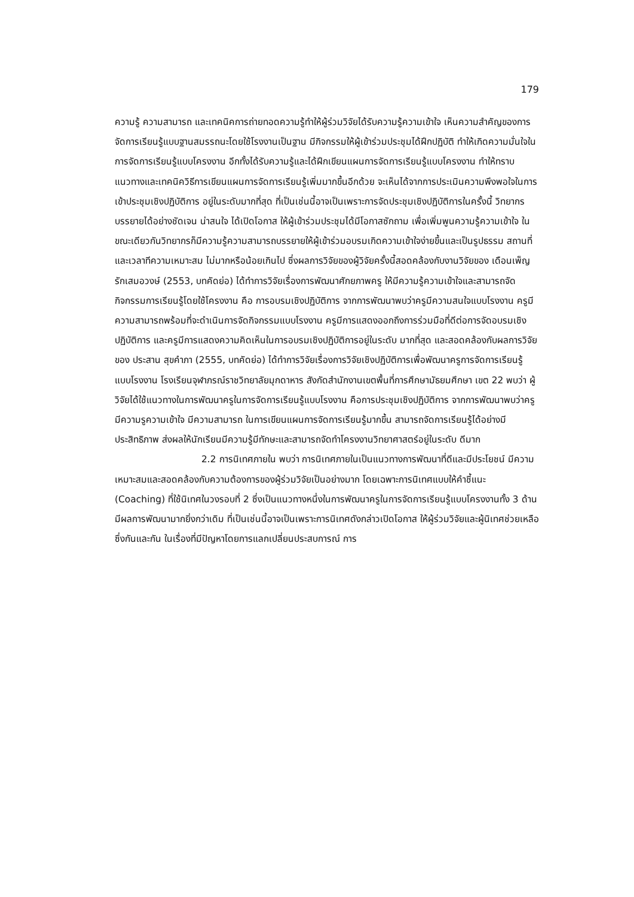179
ความรู้ ความสามารถ และเทคนิคการถ่ายทอดความรู้ทำให้ผู้ร่วมวิจัยได้รับความรู้ความเข้าใจ เห็นความสำคัญของการจัดการเรียนรู้แบบฐานสมรรถนะโดยใช้โรงงานเป็นฐาน มีกิจกรรมให้ผู้เข้าร่วมประชุมได้ฝึกปฏิบัติ ทำให้เกิดความมั่นใจในการจัดการเรียนรู้แบบโครงงาน อีกทั้งได้รับความรู้และได้ฝึกเขียนแผนการจัดการเรียนรู้แบบโครงงาน ทำให้ทราบแนวทางและเทคนิควิธีการเขียนแผนการจัดการเรียนรู้เพิ่มมากขึ้นอีกด้วย จะเห็นได้จากการประเมินความพึงพอใจในการเข้าประชุมเชิงปฏิบัติการ อยู่ในระดับมากที่สุด ที่เป็นเช่นนี้อาจเป็นเพราะการจัดประชุมเชิงปฏิบัติการในครั้งนี้ วิทยากรบรรยายได้อย่างชัดเจน น่าสนใจ ได้เปิดโอกาส ให้ผู้เข้าร่วมประชุมได้มีโอกาสซักถาม เพื่อเพิ่มพูนความรู้ความเข้าใจ ในขณะเดียวกันวิทยากรก็มีความรู้ความสามารถบรรยายให้ผู้เข้าร่วมอบรมเกิดความเข้าใจง่ายขึ้นและเป็นรูปธรรม สถานที่และเวลาทีความเหมาะสม ไม่มากหรือน้อยเกินไป ซึ่งผลการวิจัยของผู้วิจัยครั้งนี้สอดคล้องกับงานวิจัยของ เดือนเพ็ญ รักเสมอวงษ์ (2553, บทคัดย่อ) ได้ทำการวิจัยเรื่องการพัฒนาศักยภาพครู ให้มีความรู้ความเข้าใจและสามารถจัดกิจกรรมการเรียนรู้โดยใช้โครงงาน คือ การอบรมเชิงปฏิบัติการ จากการพัฒนาพบว่าครูมีความสนใจแบบโรงงาน ครูมีความสามารถพร้อมที่จะดำเนินการจัดกิจกรรมแบบโรงงาน ครูมีการแสดงออกถึงการร่วมมือที่ดีต่อการจัดอบรมเชิงปฏิบัติการ และครูมีการแสดงความคิดเห็นในการอบรมเชิงปฏิบัติการอยู่ในระดับ มากที่สุด และสอดคล้องกับผลการวิจัยของ ประสาน สุขคำภา (2555, บทคัดย่อ) ได้ทำการวิจัยเรื่องการวิจัยเชิงปฏิบัติการเพื่อพัฒนาครูการจัดการเรียนรู้แบบโรงงาน โรงเรียนจุฬาภรณ์ราชวิทยาลัยมุกดาหาร สังกัดสำนักงานเขตพื้นที่การศึกษามัธยมศึกษา เขต 22 พบว่า ผู้วิจัยได้ใช้แนวทางในการพัฒนาครูในการจัดการเรียนรู้แบบโรงงาน คือการประชุมเชิงปฏิบัติการ จากการพัฒนาพบว่าครูมีความรูความเข้าใจ มีความสามารถ ในการเขียนแผนการจัดการเรียนรู้มากขึ้น สามารถจัดการเรียนรู้ได้อย่างมีประสิทธิภาพ ส่งผลให้นักเรียนมีความรู้มีทักษะและสามารถจัดทำโครงงานวิทยาศาสตร์อยู่ในระดับ ดีมาก
2.2 การนิเทศภายใน พบว่า การนิเทศภายในเป็นแนวทางการพัฒนาที่ดีและมีประโยชน์ มีความเหมาะสมและสอดคล้องกับความต้องการของผู้ร่วมวิจัยเป็นอย่างมาก โดยเฉพาะการนิเทศแบบให้คำชี้แนะ (Coaching) ที่ใช้นิเทศในวงรอบที่ 2 ซึ่งเป็นแนวทางหนึ่งในการพัฒนาครูในการจัดการเรียนรู้แบบโครงงานทั้ง 3 ด้าน มีผลการพัฒนามากยิ่งกว่าเดิม ที่เป็นเช่นนี้อาจเป็นเพราะการนิเทศดังกล่าวเปิดโอกาส ให้ผู้ร่วมวิจัยและผู้นิเทศช่วยเหลือซึ่งกันและกัน ในเรื่องที่มีปัญหาโดยการแลกเปลี่ยนประสบการณ์ การ